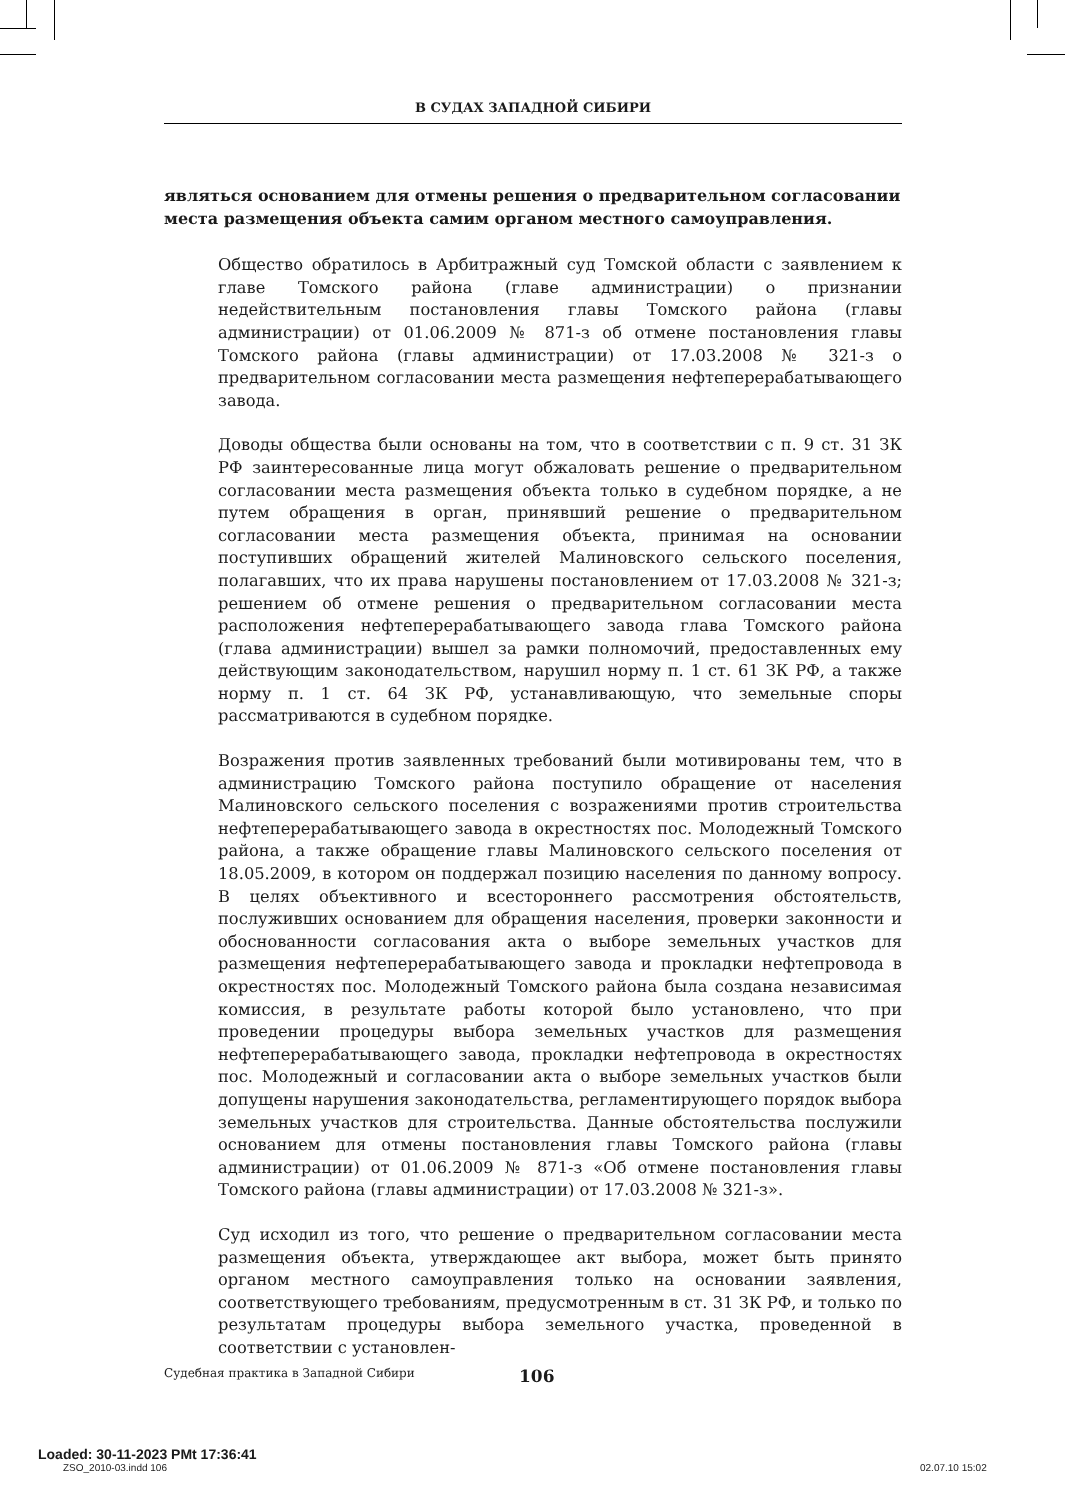В СУДАХ ЗАПАДНОЙ СИБИРИ
являться основанием для отмены решения о предварительном согласовании места размещения объекта самим органом местного самоуправления.
Общество обратилось в Арбитражный суд Томской области с заявлением к главе Томского района (главе администрации) о признании недействительным постановления главы Томского района (главы администрации) от 01.06.2009 № 871-з об отмене постановления главы Томского района (главы администрации) от 17.03.2008 № 321-з о предварительном согласовании места размещения нефтеперерабатывающего завода.
Доводы общества были основаны на том, что в соответствии с п. 9 ст. 31 ЗК РФ заинтересованные лица могут обжаловать решение о предварительном согласовании места размещения объекта только в судебном порядке, а не путем обращения в орган, принявший решение о предварительном согласовании места размещения объекта, принимая на основании поступивших обращений жителей Малиновского сельского поселения, полагавших, что их права нарушены постановлением от 17.03.2008 № 321-з; решением об отмене решения о предварительном согласовании места расположения нефтеперерабатывающего завода глава Томского района (глава администрации) вышел за рамки полномочий, предоставленных ему действующим законодательством, нарушил норму п. 1 ст. 61 ЗК РФ, а также норму п. 1 ст. 64 ЗК РФ, устанавливающую, что земельные споры рассматриваются в судебном порядке.
Возражения против заявленных требований были мотивированы тем, что в администрацию Томского района поступило обращение от населения Малиновского сельского поселения с возражениями против строительства нефтеперерабатывающего завода в окрестностях пос. Молодежный Томского района, а также обращение главы Малиновского сельского поселения от 18.05.2009, в котором он поддержал позицию населения по данному вопросу. В целях объективного и всестороннего рассмотрения обстоятельств, послуживших основанием для обращения населения, проверки законности и обоснованности согласования акта о выборе земельных участков для размещения нефтеперерабатывающего завода и прокладки нефтепровода в окрестностях пос. Молодежный Томского района была создана независимая комиссия, в результате работы которой было установлено, что при проведении процедуры выбора земельных участков для размещения нефтеперерабатывающего завода, прокладки нефтепровода в окрестностях пос. Молодежный и согласовании акта о выборе земельных участков были допущены нарушения законодательства, регламентирующего порядок выбора земельных участков для строительства. Данные обстоятельства послужили основанием для отмены постановления главы Томского района (главы администрации) от 01.06.2009 № 871-з «Об отмене постановления главы Томского района (главы администрации) от 17.03.2008 № 321-з».
Суд исходил из того, что решение о предварительном согласовании места размещения объекта, утверждающее акт выбора, может быть принято органом местного самоуправления только на основании заявления, соответствующего требованиям, предусмотренным в ст. 31 ЗК РФ, и только по результатам процедуры выбора земельного участка, проведенной в соответствии с установлен-
Судебная практика в Западной Сибири 106
Loaded: 30-11-2023 PMt 17:36:41
ZSO_2010-03.indd 106 02.07.10 15:02